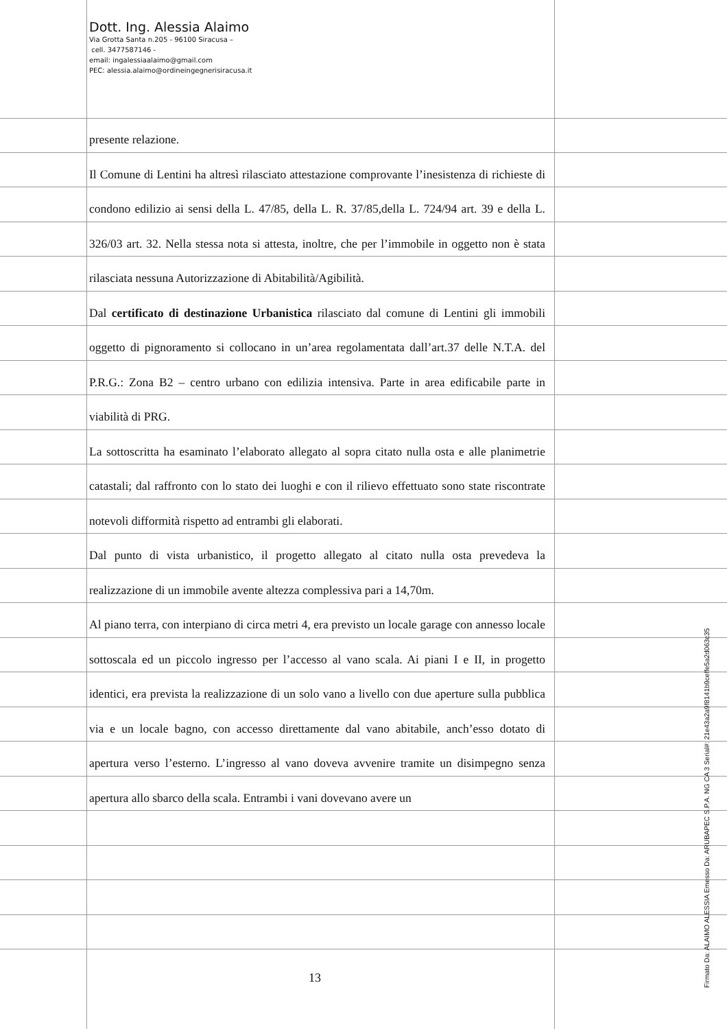Dott. Ing. Alessia Alaimo
Via Grotta Santa n.205 - 96100 Siracusa –
cell. 3477587146 -
email: ingalessiaalaimo@gmail.com
PEC: alessia.alaimo@ordineingegnerisiracusa.it
presente relazione.
Il Comune di Lentini ha altresì rilasciato attestazione comprovante l’inesistenza di richieste di condono edilizio ai sensi della L. 47/85, della L. R. 37/85,della L. 724/94 art. 39 e della L. 326/03 art. 32. Nella stessa nota si attesta, inoltre, che per l’immobile in oggetto non è stata rilasciata nessuna Autorizzazione di Abitabilità/Agibilità.
Dal certificato di destinazione Urbanistica rilasciato dal comune di Lentini gli immobili oggetto di pignoramento si collocano in un’area regolamentata dall’art.37 delle N.T.A. del P.R.G.: Zona B2 – centro urbano con edilizia intensiva. Parte in area edificabile parte in viabilità di PRG.
La sottoscritta ha esaminato l’elaborato allegato al sopra citato nulla osta e alle planimetrie catastali; dal raffronto con lo stato dei luoghi e con il rilievo effettuato sono state riscontrate notevoli difformità rispetto ad entrambi gli elaborati.
Dal punto di vista urbanistico, il progetto allegato al citato nulla osta prevedeva la realizzazione di un immobile avente altezza complessiva pari a 14,70m.
Al piano terra, con interpiano di circa metri 4, era previsto un locale garage con annesso locale sottoscala ed un piccolo ingresso per l’accesso al vano scala. Ai piani I e II, in progetto identici, era prevista la realizzazione di un solo vano a livello con due aperture sulla pubblica via e un locale bagno, con accesso direttamente dal vano abitabile, anch’esso dotato di apertura verso l’esterno. L’ingresso al vano doveva avvenire tramite un disimpegno senza apertura allo sbarco della scala. Entrambi i vani dovevano avere un
13
Firmato Da: ALAIMO ALESSIA Emesso Da: ARUBAPEC S.P.A. NG CA 3 Serial#: 21e43a2a9f8141b9ceffe5a2d063c35